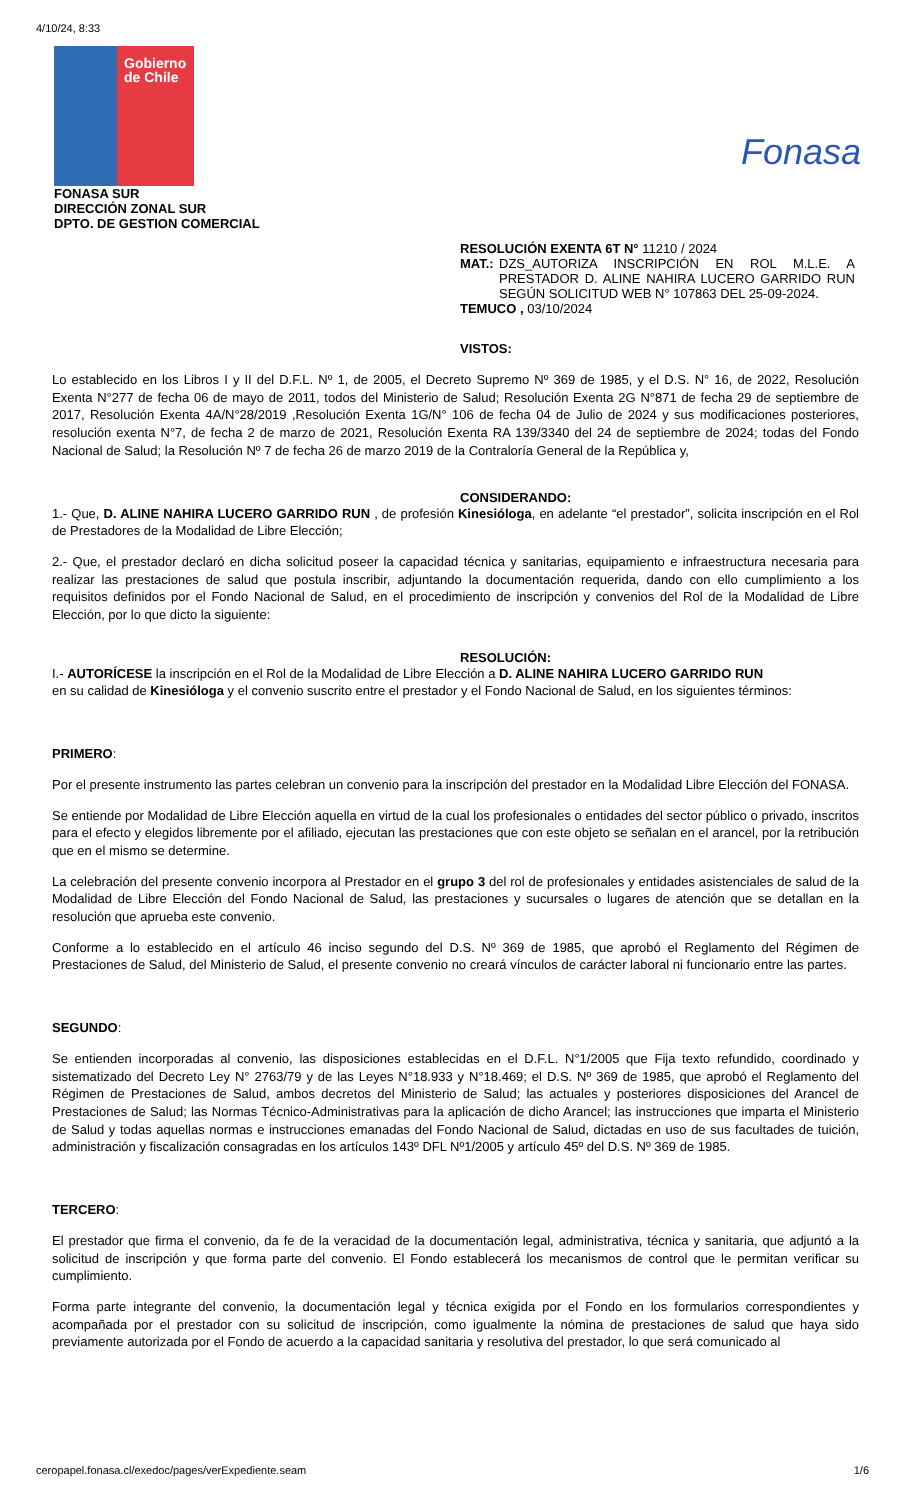4/10/24, 8:33
Gobierno de Chile
Fonasa
FONASA SUR
DIRECCIÓN ZONAL SUR
DPTO. DE GESTION COMERCIAL
RESOLUCIÓN EXENTA 6T N° 11210 / 2024
MAT.: DZS_AUTORIZA INSCRIPCIÓN EN ROL M.L.E. A PRESTADOR D. ALINE NAHIRA LUCERO GARRIDO RUN SEGÚN SOLICITUD WEB N° 107863 DEL 25-09-2024.
TEMUCO , 03/10/2024
VISTOS:
Lo establecido en los Libros I y II del D.F.L. Nº 1, de 2005, el Decreto Supremo Nº 369 de 1985, y el D.S. N° 16, de 2022, Resolución Exenta N°277 de fecha 06 de mayo de 2011, todos del Ministerio de Salud; Resolución Exenta 2G N°871 de fecha 29 de septiembre de 2017, Resolución Exenta 4A/N°28/2019 ,Resolución Exenta 1G/N° 106 de fecha 04 de Julio de 2024 y sus modificaciones posteriores, resolución exenta N°7, de fecha 2 de marzo de 2021, Resolución Exenta RA 139/3340 del 24 de septiembre de 2024; todas del Fondo Nacional de Salud; la Resolución Nº 7 de fecha 26 de marzo 2019 de la Contraloría General de la República y,
CONSIDERANDO:
1.- Que, D. ALINE NAHIRA LUCERO GARRIDO RUN , de profesión Kinesióloga, en adelante “el prestador”, solicita inscripción en el Rol de Prestadores de la Modalidad de Libre Elección;
2.- Que, el prestador declaró en dicha solicitud poseer la capacidad técnica y sanitarias, equipamiento e infraestructura necesaria para realizar las prestaciones de salud que postula inscribir, adjuntando la documentación requerida, dando con ello cumplimiento a los requisitos definidos por el Fondo Nacional de Salud, en el procedimiento de inscripción y convenios del Rol de la Modalidad de Libre Elección, por lo que dicto la siguiente:
RESOLUCIÓN:
I.- AUTORÍCESE la inscripción en el Rol de la Modalidad de Libre Elección a D. ALINE NAHIRA LUCERO GARRIDO RUN
en su calidad de Kinesióloga y el convenio suscrito entre el prestador y el Fondo Nacional de Salud, en los siguientes términos:
PRIMERO:
Por el presente instrumento las partes celebran un convenio para la inscripción del prestador en la Modalidad Libre Elección del FONASA.
Se entiende por Modalidad de Libre Elección aquella en virtud de la cual los profesionales o entidades del sector público o privado, inscritos para el efecto y elegidos libremente por el afiliado, ejecutan las prestaciones que con este objeto se señalan en el arancel, por la retribución que en el mismo se determine.
La celebración del presente convenio incorpora al Prestador en el grupo 3 del rol de profesionales y entidades asistenciales de salud de la Modalidad de Libre Elección del Fondo Nacional de Salud, las prestaciones y sucursales o lugares de atención que se detallan en la resolución que aprueba este convenio.
Conforme a lo establecido en el artículo 46 inciso segundo del D.S. Nº 369 de 1985, que aprobó el Reglamento del Régimen de Prestaciones de Salud, del Ministerio de Salud, el presente convenio no creará vínculos de carácter laboral ni funcionario entre las partes.
SEGUNDO:
Se entienden incorporadas al convenio, las disposiciones establecidas en el D.F.L. N°1/2005 que Fija texto refundido, coordinado y sistematizado del Decreto Ley N° 2763/79 y de las Leyes N°18.933 y N°18.469; el D.S. Nº 369 de 1985, que aprobó el Reglamento del Régimen de Prestaciones de Salud, ambos decretos del Ministerio de Salud; las actuales y posteriores disposiciones del Arancel de Prestaciones de Salud; las Normas Técnico-Administrativas para la aplicación de dicho Arancel; las instrucciones que imparta el Ministerio de Salud y todas aquellas normas e instrucciones emanadas del Fondo Nacional de Salud, dictadas en uso de sus facultades de tuición, administración y fiscalización consagradas en los artículos 143º DFL Nº1/2005 y artículo 45º del D.S. Nº 369 de 1985.
TERCERO:
El prestador que firma el convenio, da fe de la veracidad de la documentación legal, administrativa, técnica y sanitaria, que adjuntó a la solicitud de inscripción y que forma parte del convenio. El Fondo establecerá los mecanismos de control que le permitan verificar su cumplimiento.
Forma parte integrante del convenio, la documentación legal y técnica exigida por el Fondo en los formularios correspondientes y acompañada por el prestador con su solicitud de inscripción, como igualmente la nómina de prestaciones de salud que haya sido previamente autorizada por el Fondo de acuerdo a la capacidad sanitaria y resolutiva del prestador, lo que será comunicado al
ceropapel.fonasa.cl/exedoc/pages/verExpediente.seam 1/6